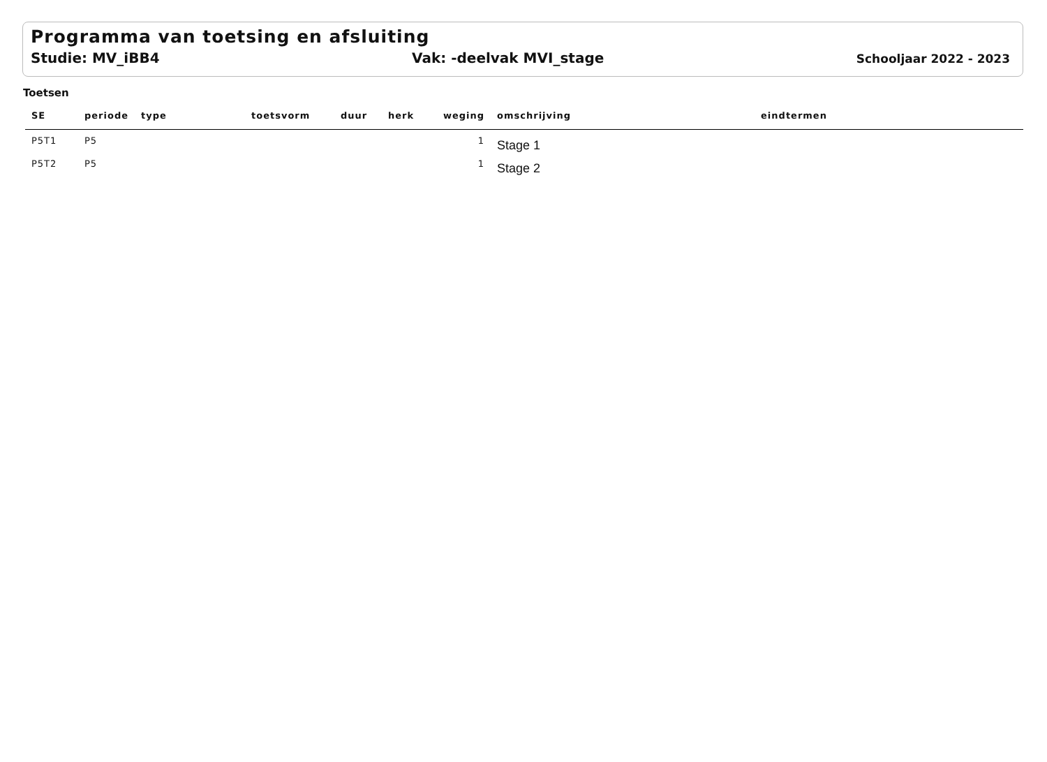Programma van toetsing en afsluiting
Studie: MV_iBB4 Vak: -deelvak MVI_stage Schooljaar 2022 - 2023
Toetsen
| SE | periode | type | toetsvorm | duur | herk | weging | omschrijving | eindtermen |
| --- | --- | --- | --- | --- | --- | --- | --- | --- |
| P5T1 | P5 | | | | | 1 | Stage 1 | |
| P5T2 | P5 | | | | | 1 | Stage 2 | |